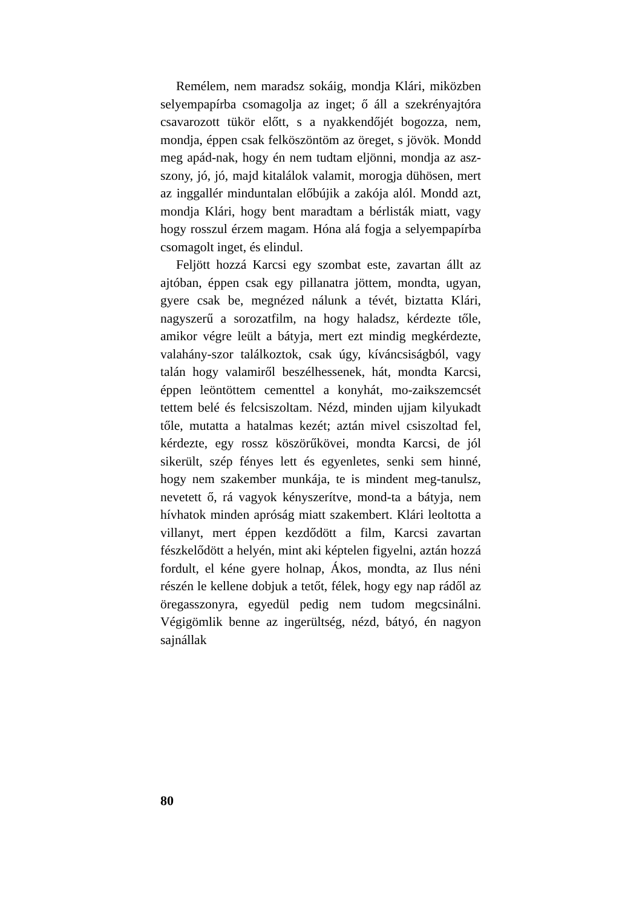Remélem, nem maradsz sokáig, mondja Klári, miközben selyempapírba csomagolja az inget; ő áll a szekrényajtóra csavarozott tükör előtt, s a nyakkendőjét bogozza, nem, mondja, éppen csak felköszöntöm az öreget, s jövök. Mondd meg apád-nak, hogy én nem tudtam eljönni, mondja az asz-szony, jó, jó, majd kitalálok valamit, morogja dühösen, mert az inggallér minduntalan előbújik a zakója alól. Mondd azt, mondja Klári, hogy bent maradtam a bérlisták miatt, vagy hogy rosszul érzem magam. Hóna alá fogja a selyempapírba csomagolt inget, és elindul.
Feljött hozzá Karcsi egy szombat este, zavartan állt az ajtóban, éppen csak egy pillanatra jöttem, mondta, ugyan, gyere csak be, megnézed nálunk a tévét, biztatta Klári, nagyszerű a sorozatfilm, na hogy haladsz, kérdezte tőle, amikor végre leült a bátyja, mert ezt mindig megkérdezte, valahány-szor találkoztok, csak úgy, kíváncsiságból, vagy talán hogy valamiről beszélhessenek, hát, mondta Karcsi, éppen leöntöttem cementtel a konyhát, mo-zaikszemcsét tettem belé és felcsiszoltam. Nézd, minden ujjam kilyukadt tőle, mutatta a hatalmas kezét; aztán mivel csiszoltad fel, kérdezte, egy rossz köszörűkövei, mondta Karcsi, de jól sikerült, szép fényes lett és egyenletes, senki sem hinné, hogy nem szakember munkája, te is mindent meg-tanulsz, nevetett ő, rá vagyok kényszerítve, mond-ta a bátyja, nem hívhatok minden apróság miatt szakembert. Klári leoltotta a villanyt, mert éppen kezdődött a film, Karcsi zavartan fészkelődött a helyén, mint aki képtelen figyelni, aztán hozzá fordult, el kéne gyere holnap, Ákos, mondta, az Ilus néni részén le kellene dobjuk a tetőt, félek, hogy egy nap rádől az öregasszonyra, egyedül pedig nem tudom megcsinálni. Végigömlik benne az ingerültség, nézd, bátyó, én nagyon sajnállak
80